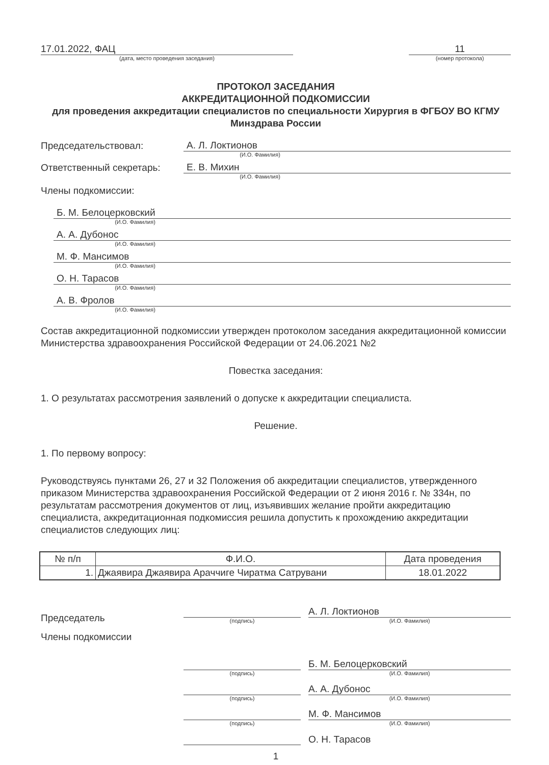17.01.2022, ФАЦ
(дата, место проведения заседания)
11
(номер протокола)
ПРОТОКОЛ ЗАСЕДАНИЯ
АККРЕДИТАЦИОННОЙ ПОДКОМИССИИ
для проведения аккредитации специалистов по специальности Хирургия в ФГБОУ ВО КГМУ Минздрава России
Председательствовал:
А. Л. Локтионов
(И.О. Фамилия)
Ответственный секретарь:
Е. В. Михин
(И.О. Фамилия)
Члены подкомиссии:
Б. М. Белоцерковский
(И.О. Фамилия)
А. А. Дубонос
(И.О. Фамилия)
М. Ф. Мансимов
(И.О. Фамилия)
О. Н. Тарасов
(И.О. Фамилия)
А. В. Фролов
(И.О. Фамилия)
Состав аккредитационной подкомиссии утвержден протоколом заседания аккредитационной комиссии Министерства здравоохранения Российской Федерации от 24.06.2021 №2
Повестка заседания:
1. О результатах рассмотрения заявлений о допуске к аккредитации специалиста.
Решение.
1. По первому вопросу:
Руководствуясь пунктами 26, 27 и 32 Положения об аккредитации специалистов, утвержденного приказом Министерства здравоохранения Российской Федерации от 2 июня 2016 г. № 334н, по результатам рассмотрения документов от лиц, изъявивших желание пройти аккредитацию специалиста, аккредитационная подкомиссия решила допустить к прохождению аккредитации специалистов следующих лиц:
| № п/п | Ф.И.О. | Дата проведения |
| --- | --- | --- |
| 1. | Джаявира Джаявира Араччиге Чиратма Сатрувани | 18.01.2022 |
Председатель
(подпись)
А. Л. Локтионов
(И.О. Фамилия)
Члены подкомиссии
(подпись)
Б. М. Белоцерковский
(И.О. Фамилия)
(подпись)
А. А. Дубонос
(И.О. Фамилия)
(подпись)
М. Ф. Мансимов
(И.О. Фамилия)
О. Н. Тарасов
1